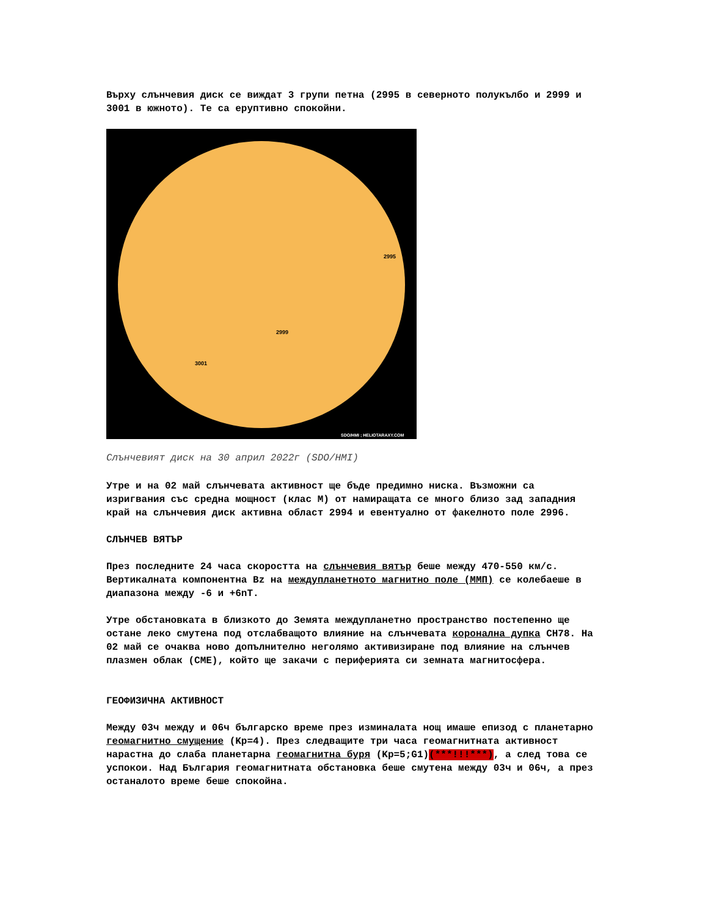Върху слънчевия диск се виждат 3 групи петна (2995 в северното полукълбо и 2999 и 3001 в южното). Те са еруптивно спокойни.
2995
2999
3001
SDO/HMI ; HELIOTARAXY.COM
Слънчевият диск на 30 април 2022г (SDO/HMI)
Утре и на 02 май слънчевата активност ще бъде предимно ниска. Възможни са изригвания със средна мощност (клас М) от намиращата се много близо зад западния край на слънчевия диск активна област 2994 и евентуално от факелното поле 2996.
СЛЪНЧЕВ ВЯТЪР
През последните 24 часа скоростта на слънчевия вятър беше между 470-550 км/с. Вертикалната компонентна Bz на междупланетното магнитно поле (ММП) се колебаеше в диапазона между -6 и +6nT.
Утре обстановката в близкото до Земята междупланетно пространство постепенно ще остане леко смутена под отслабващото влияние на слънчевата коронална дупка CH78. На 02 май се очаква ново допълнително неголямо активизиране под влияние на слънчев плазмен облак (CME), който ще закачи с периферията си земната магнитосфера.
ГЕОФИЗИЧНА АКТИВНОСТ
Между 03ч между и 06ч българско време през изминалата нощ имаше епизод с планетарно геомагнитно смущение (Kp=4). През следващите три часа геомагнитната активност нарастна до слаба планетарна геомагнитна буря (Kp=5;G1)(***!!!***), а след това се успокои. Над България геомагнитната обстановка беше смутена между 03ч и 06ч, а през останалото време беше спокойна.